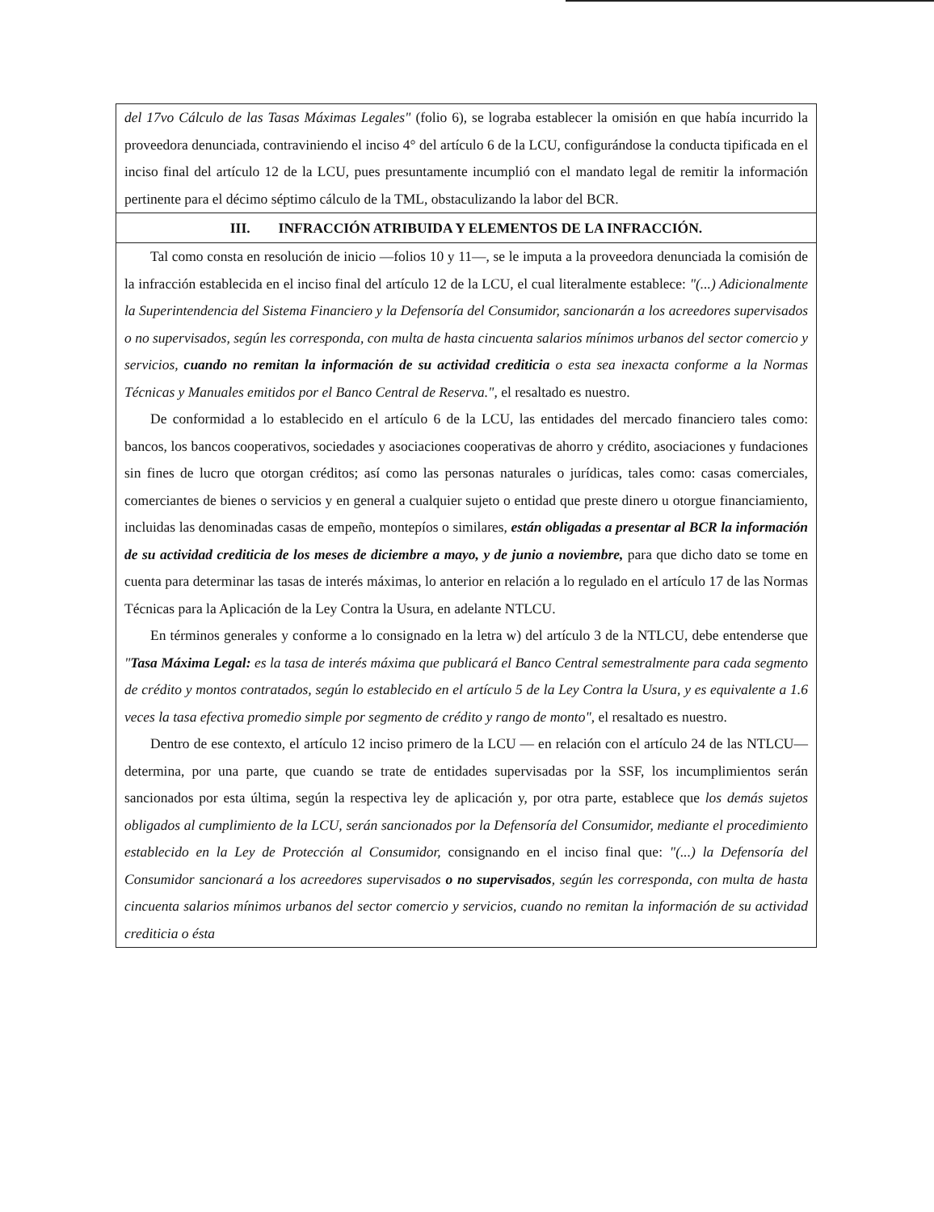del 17vo Cálculo de las Tasas Máximas Legales" (folio 6), se lograba establecer la omisión en que había incurrido la proveedora denunciada, contraviniendo el inciso 4° del artículo 6 de la LCU, configurándose la conducta tipificada en el inciso final del artículo 12 de la LCU, pues presuntamente incumplió con el mandato legal de remitir la información pertinente para el décimo séptimo cálculo de la TML, obstaculizando la labor del BCR.
III. INFRACCIÓN ATRIBUIDA Y ELEMENTOS DE LA INFRACCIÓN.
Tal como consta en resolución de inicio —folios 10 y 11—, se le imputa a la proveedora denunciada la comisión de la infracción establecida en el inciso final del artículo 12 de la LCU, el cual literalmente establece: "(...) Adicionalmente la Superintendencia del Sistema Financiero y la Defensoría del Consumidor, sancionarán a los acreedores supervisados o no supervisados, según les corresponda, con multa de hasta cincuenta salarios mínimos urbanos del sector comercio y servicios, cuando no remitan la información de su actividad crediticia o esta sea inexacta conforme a la Normas Técnicas y Manuales emitidos por el Banco Central de Reserva.", el resaltado es nuestro.
De conformidad a lo establecido en el artículo 6 de la LCU, las entidades del mercado financiero tales como: bancos, los bancos cooperativos, sociedades y asociaciones cooperativas de ahorro y crédito, asociaciones y fundaciones sin fines de lucro que otorgan créditos; así como las personas naturales o jurídicas, tales como: casas comerciales, comerciantes de bienes o servicios y en general a cualquier sujeto o entidad que preste dinero u otorgue financiamiento, incluidas las denominadas casas de empeño, montepíos o similares, están obligadas a presentar al BCR la información de su actividad crediticia de los meses de diciembre a mayo, y de junio a noviembre, para que dicho dato se tome en cuenta para determinar las tasas de interés máximas, lo anterior en relación a lo regulado en el artículo 17 de las Normas Técnicas para la Aplicación de la Ley Contra la Usura, en adelante NTLCU.
En términos generales y conforme a lo consignado en la letra w) del artículo 3 de la NTLCU, debe entenderse que "Tasa Máxima Legal: es la tasa de interés máxima que publicará el Banco Central semestralmente para cada segmento de crédito y montos contratados, según lo establecido en el artículo 5 de la Ley Contra la Usura, y es equivalente a 1.6 veces la tasa efectiva promedio simple por segmento de crédito y rango de monto", el resaltado es nuestro.
Dentro de ese contexto, el artículo 12 inciso primero de la LCU — en relación con el artículo 24 de las NTLCU— determina, por una parte, que cuando se trate de entidades supervisadas por la SSF, los incumplimientos serán sancionados por esta última, según la respectiva ley de aplicación y, por otra parte, establece que los demás sujetos obligados al cumplimiento de la LCU, serán sancionados por la Defensoría del Consumidor, mediante el procedimiento establecido en la Ley de Protección al Consumidor, consignando en el inciso final que: "(...) la Defensoría del Consumidor sancionará a los acreedores supervisados o no supervisados, según les corresponda, con multa de hasta cincuenta salarios mínimos urbanos del sector comercio y servicios, cuando no remitan la información de su actividad crediticia o ésta